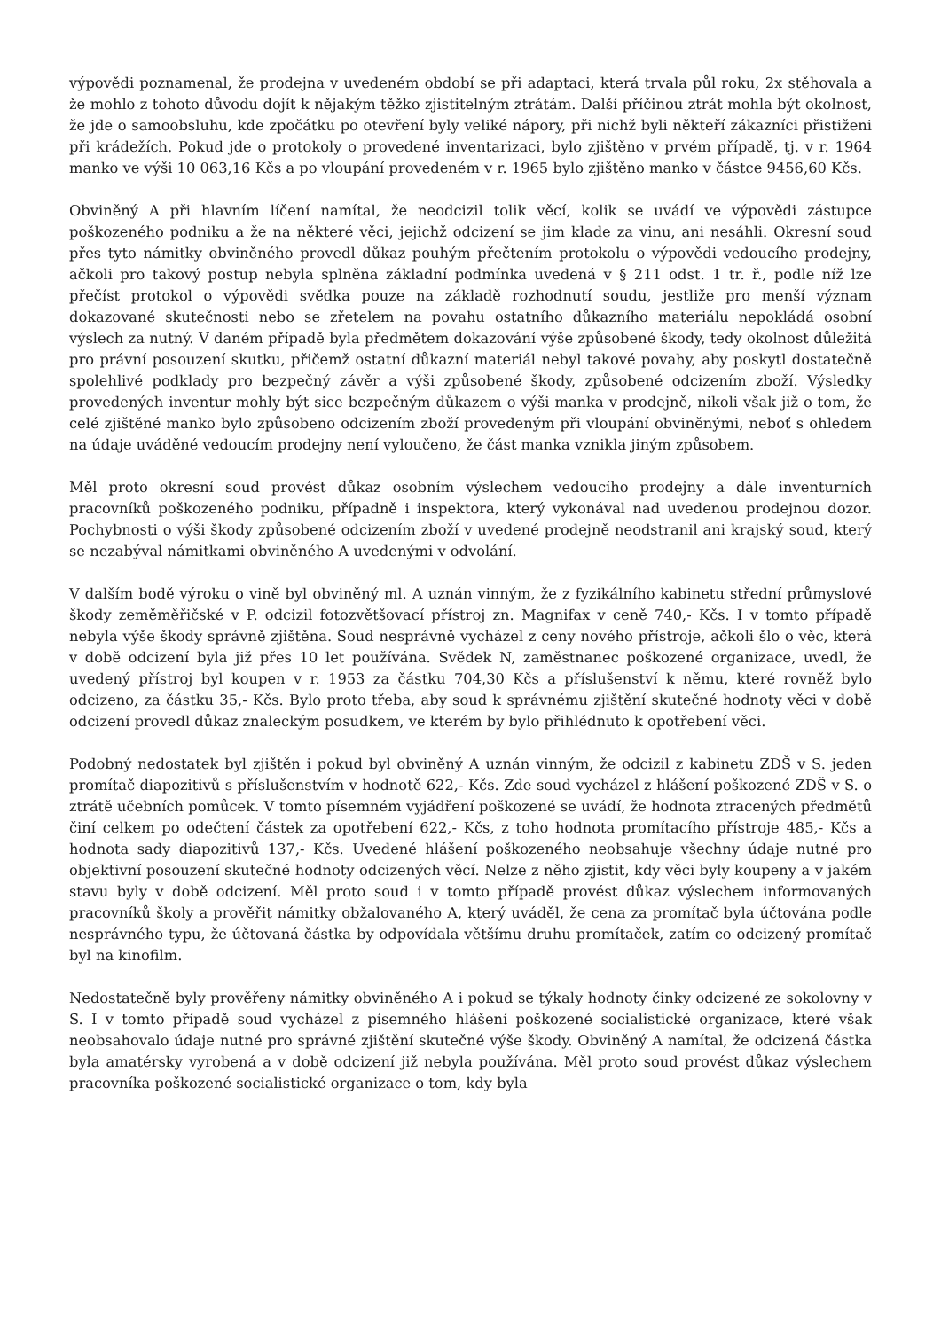výpovědi poznamenal, že prodejna v uvedeném období se při adaptaci, která trvala půl roku, 2x stěhovala a že mohlo z tohoto důvodu dojít k nějakým těžko zjistitelným ztrátám. Další příčinou ztrát mohla být okolnost, že jde o samoobsluhu, kde zpočátku po otevření byly veliké nápory, při nichž byli někteří zákazníci přistiženi při krádežích. Pokud jde o protokoly o provedené inventarizaci, bylo zjištěno v prvém případě, tj. v r. 1964 manko ve výši 10 063,16 Kčs a po vloupání provedeném v r. 1965 bylo zjištěno manko v částce 9456,60 Kčs.
Obviněný A při hlavním líčení namítal, že neodcizil tolik věcí, kolik se uvádí ve výpovědi zástupce poškozeného podniku a že na některé věci, jejichž odcizení se jim klade za vinu, ani nesáhli. Okresní soud přes tyto námitky obviněného provedl důkaz pouhým přečtením protokolu o výpovědi vedoucího prodejny, ačkoli pro takový postup nebyla splněna základní podmínka uvedená v § 211 odst. 1 tr. ř., podle níž lze přečíst protokol o výpovědi svědka pouze na základě rozhodnutí soudu, jestliže pro menší význam dokazované skutečnosti nebo se zřetelem na povahu ostatního důkazního materiálu nepokládá osobní výslech za nutný. V daném případě byla předmětem dokazování výše způsobené škody, tedy okolnost důležitá pro právní posouzení skutku, přičemž ostatní důkazní materiál nebyl takové povahy, aby poskytl dostatečně spolehlivé podklady pro bezpečný závěr a výši způsobené škody, způsobené odcizením zboží. Výsledky provedených inventur mohly být sice bezpečným důkazem o výši manka v prodejně, nikoli však již o tom, že celé zjištěné manko bylo způsobeno odcizením zboží provedeným při vloupání obviněnými, neboť s ohledem na údaje uváděné vedoucím prodejny není vyloučeno, že část manka vznikla jiným způsobem.
Měl proto okresní soud provést důkaz osobním výslechem vedoucího prodejny a dále inventurních pracovníků poškozeného podniku, případně i inspektora, který vykonával nad uvedenou prodejnou dozor. Pochybnosti o výši škody způsobené odcizením zboží v uvedené prodejně neodstranil ani krajský soud, který se nezabýval námitkami obviněného A uvedenými v odvolání.
V dalším bodě výroku o vině byl obviněný ml. A uznán vinným, že z fyzikálního kabinetu střední průmyslové škody zeměměřičské v P. odcizil fotozvětšovací přístroj zn. Magnifax v ceně 740,- Kčs. I v tomto případě nebyla výše škody správně zjištěna. Soud nesprávně vycházel z ceny nového přístroje, ačkoli šlo o věc, která v době odcizení byla již přes 10 let používána. Svědek N, zaměstnanec poškozené organizace, uvedl, že uvedený přístroj byl koupen v r. 1953 za částku 704,30 Kčs a příslušenství k němu, které rovněž bylo odcizeno, za částku 35,- Kčs. Bylo proto třeba, aby soud k správnému zjištění skutečné hodnoty věci v době odcizení provedl důkaz znaleckým posudkem, ve kterém by bylo přihlédnuto k opotřebení věci.
Podobný nedostatek byl zjištěn i pokud byl obviněný A uznán vinným, že odcizil z kabinetu ZDŠ v S. jeden promítač diapozitivů s příslušenstvím v hodnotě 622,- Kčs. Zde soud vycházel z hlášení poškozené ZDŠ v S. o ztrátě učebních pomůcek. V tomto písemném vyjádření poškozené se uvádí, že hodnota ztracených předmětů činí celkem po odečtení částek za opotřebení 622,- Kčs, z toho hodnota promítacího přístroje 485,- Kčs a hodnota sady diapozitivů 137,- Kčs. Uvedené hlášení poškozeného neobsahuje všechny údaje nutné pro objektivní posouzení skutečné hodnoty odcizených věcí. Nelze z něho zjistit, kdy věci byly koupeny a v jakém stavu byly v době odcizení. Měl proto soud i v tomto případě provést důkaz výslechem informovaných pracovníků školy a prověřit námitky obžalovaného A, který uváděl, že cena za promítač byla účtována podle nesprávného typu, že účtovaná částka by odpovídala většímu druhu promítaček, zatím co odcizený promítač byl na kinofilm.
Nedostatečně byly prověřeny námitky obviněného A i pokud se týkaly hodnoty činky odcizené ze sokolovny v S. I v tomto případě soud vycházel z písemného hlášení poškozené socialistické organizace, které však neobsahovalo údaje nutné pro správné zjištění skutečné výše škody. Obviněný A namítal, že odcizená částka byla amatérsky vyrobená a v době odcizení již nebyla používána. Měl proto soud provést důkaz výslechem pracovníka poškozené socialistické organizace o tom, kdy byla